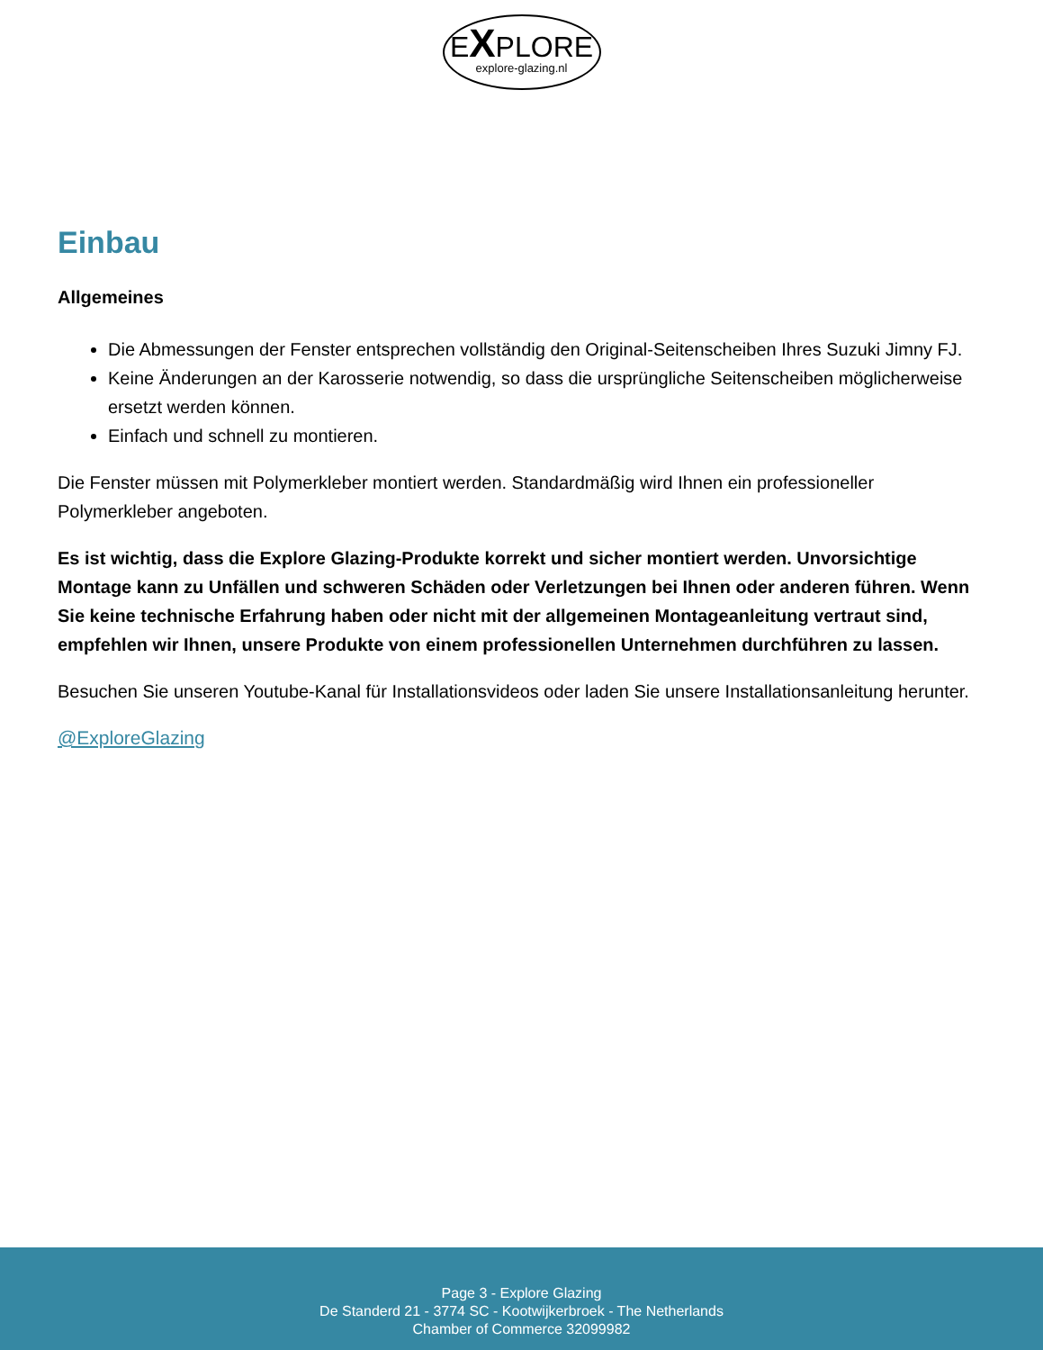EXPLORE
explore-glazing.nl
Einbau
Allgemeines
Die Abmessungen der Fenster entsprechen vollständig den Original-Seitenscheiben Ihres Suzuki Jimny FJ.
Keine Änderungen an der Karosserie notwendig, so dass die ursprüngliche Seitenscheiben möglicherweise ersetzt werden können.
Einfach und schnell zu montieren.
Die Fenster müssen mit Polymerkleber montiert werden. Standardmäßig wird Ihnen ein professioneller Polymerkleber angeboten.
Es ist wichtig, dass die Explore Glazing-Produkte korrekt und sicher montiert werden. Unvorsichtige Montage kann zu Unfällen und schweren Schäden oder Verletzungen bei Ihnen oder anderen führen. Wenn Sie keine technische Erfahrung haben oder nicht mit der allgemeinen Montageanleitung vertraut sind, empfehlen wir Ihnen, unsere Produkte von einem professionellen Unternehmen durchführen zu lassen.
Besuchen Sie unseren Youtube-Kanal für Installationsvideos oder laden Sie unsere Installationsanleitung herunter.
@ExploreGlazing
Page 3 - Explore Glazing
De Standerd 21 - 3774 SC - Kootwijkerbroek - The Netherlands
Chamber of Commerce 32099982